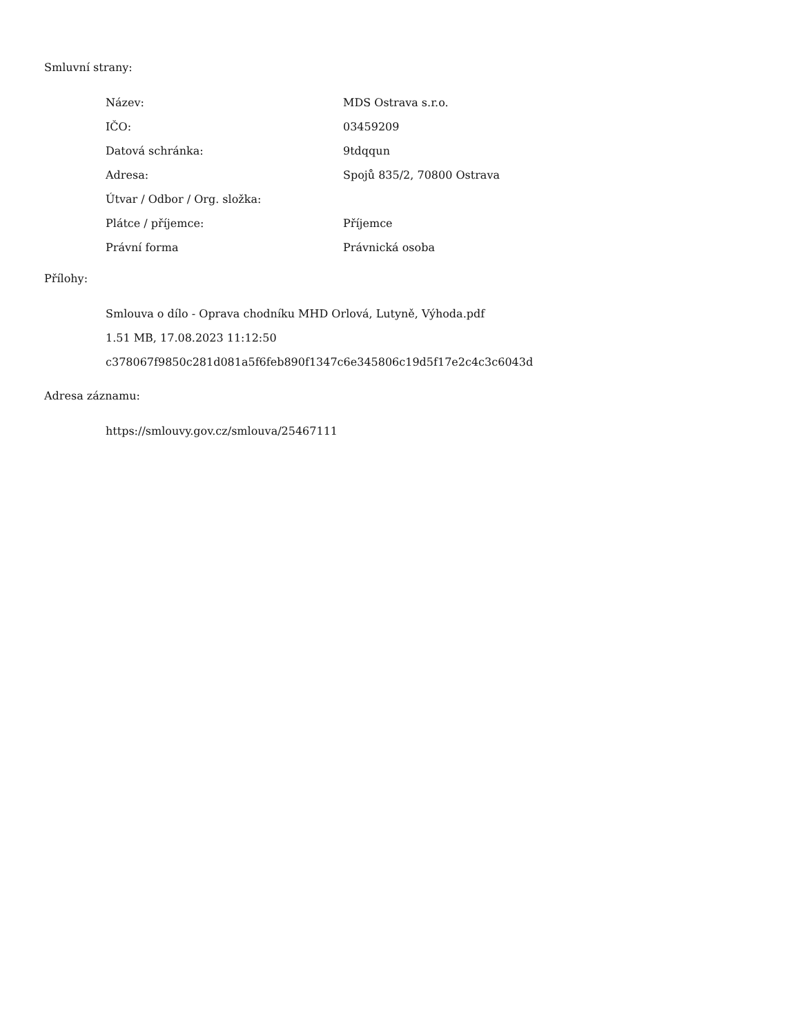Smluvní strany:
| Název: | MDS Ostrava s.r.o. |
| IČO: | 03459209 |
| Datová schránka: | 9tdqqun |
| Adresa: | Spojů 835/2, 70800 Ostrava |
| Útvar / Odbor / Org. složka: | |
| Plátce / příjemce: | Příjemce |
| Právní forma | Právnická osoba |
Přílohy:
Smlouva o dílo - Oprava chodníku MHD Orlová, Lutyně, Výhoda.pdf
1.51 MB, 17.08.2023 11:12:50
c378067f9850c281d081a5f6feb890f1347c6e345806c19d5f17e2c4c3c6043d
Adresa záznamu:
https://smlouvy.gov.cz/smlouva/25467111